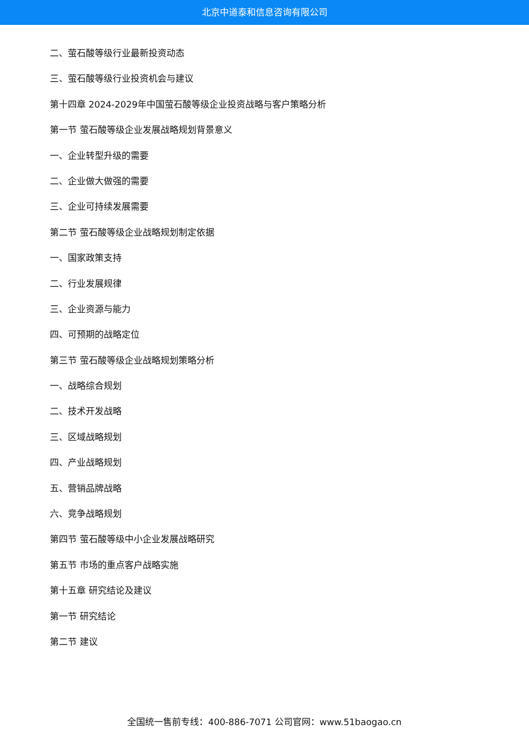北京中道泰和信息咨询有限公司
二、萤石酸等级行业最新投资动态
三、萤石酸等级行业投资机会与建议
第十四章 2024-2029年中国萤石酸等级企业投资战略与客户策略分析
第一节 萤石酸等级企业发展战略规划背景意义
一、企业转型升级的需要
二、企业做大做强的需要
三、企业可持续发展需要
第二节 萤石酸等级企业战略规划制定依据
一、国家政策支持
二、行业发展规律
三、企业资源与能力
四、可预期的战略定位
第三节 萤石酸等级企业战略规划策略分析
一、战略综合规划
二、技术开发战略
三、区域战略规划
四、产业战略规划
五、营销品牌战略
六、竞争战略规划
第四节 萤石酸等级中小企业发展战略研究
第五节 市场的重点客户战略实施
第十五章 研究结论及建议
第一节 研究结论
第二节 建议
全国统一售前专线：400-886-7071 公司官网：www.51baogao.cn